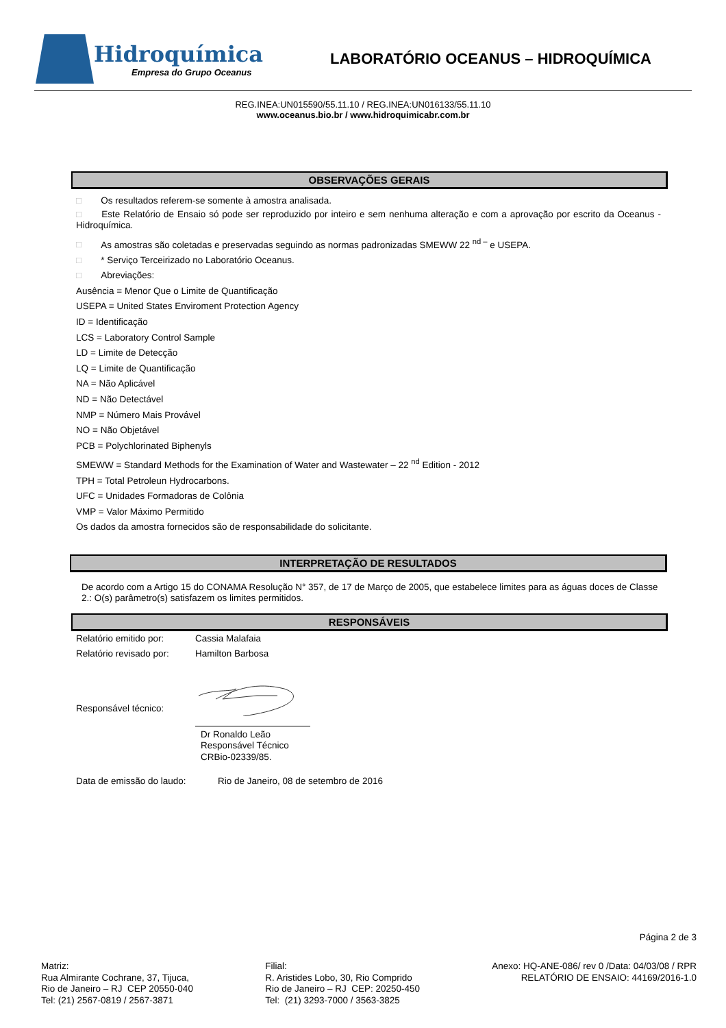Hidroquímica
Empresa do Grupo Oceanus
LABORATÓRIO OCEANUS – HIDROQUÍMICA
REG.INEA:UN015590/55.11.10 / REG.INEA:UN016133/55.11.10
www.oceanus.bio.br / www.hidroquimicabr.com.br
OBSERVAÇÕES GERAIS
□ Os resultados referem-se somente à amostra analisada.
□ Este Relatório de Ensaio só pode ser reproduzido por inteiro e sem nenhuma alteração e com a aprovação por escrito da Oceanus - Hidroquímica.
□ As amostras são coletadas e preservadas seguindo as normas padronizadas SMEWW 22 <sup>nd –</sup> e USEPA.
□ * Serviço Terceirizado no Laboratório Oceanus.
□ Abreviações:
Ausência = Menor Que o Limite de Quantificação
USEPA = United States Enviroment Protection Agency
ID = Identificação
LCS = Laboratory Control Sample
LD = Limite de Detecção
LQ = Limite de Quantificação
NA = Não Aplicável
ND = Não Detectável
NMP = Número Mais Provável
NO = Não Objetável
PCB = Polychlorinated Biphenyls
SMEWW = Standard Methods for the Examination of Water and Wastewater – 22 <sup>nd</sup> Edition - 2012
TPH = Total Petroleun Hydrocarbons.
UFC = Unidades Formadoras de Colônia
VMP = Valor Máximo Permitido
Os dados da amostra fornecidos são de responsabilidade do solicitante.
INTERPRETAÇÃO DE RESULTADOS
De acordo com a Artigo 15 do CONAMA Resolução N° 357, de 17 de Março de 2005, que estabelece limites para as águas doces de Classe 2.: O(s) parâmetro(s) satisfazem os limites permitidos.
RESPONSÁVEIS
Relatório emitido por: Cassia Malafaia
Relatório revisado por: Hamilton Barbosa
Responsável técnico:
Dr Ronaldo Leão
Responsável Técnico
CRBio-02339/85.
Data de emissão do laudo: Rio de Janeiro, 08 de setembro de 2016
Página 2 de 3
Matriz:
Rua Almirante Cochrane, 37, Tijuca,
Rio de Janeiro – RJ CEP 20550-040
Tel: (21) 2567-0819 / 2567-3871
Filial:
R. Aristides Lobo, 30, Rio Comprido
Rio de Janeiro – RJ CEP: 20250-450
Tel: (21) 3293-7000 / 3563-3825
Anexo: HQ-ANE-086/ rev 0 /Data: 04/03/08 / RPR
RELATÓRIO DE ENSAIO: 44169/2016-1.0